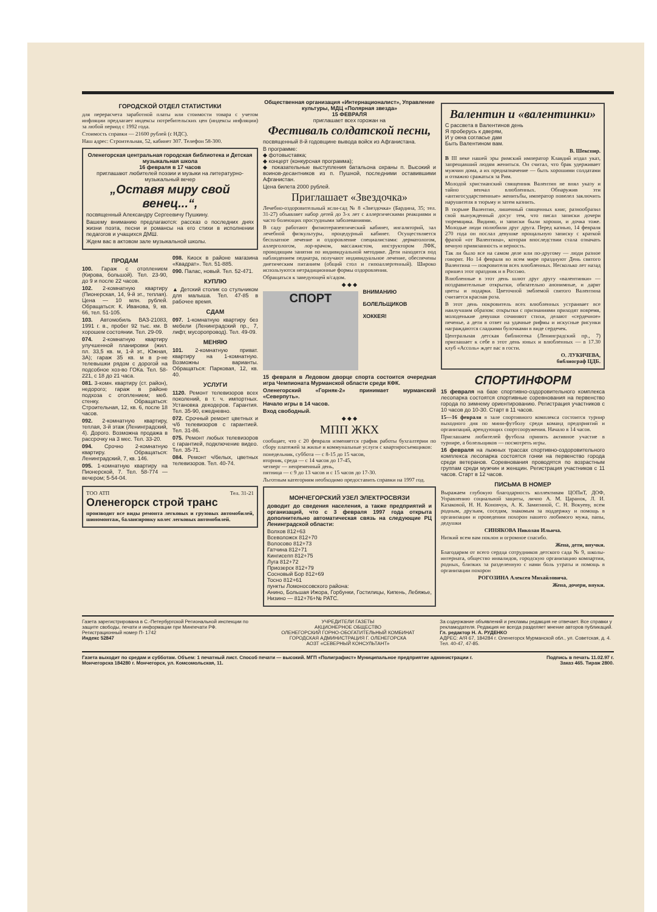ГОРОДСКОЙ ОТДЕЛ СТАТИСТИКИ
для перерасчета заработной платы или стоимости товара с учетом инфляции предлагает индексы потребительских цен (индексы инфляции) за любой период с 1992 года.
Стоимость справки — 21600 рублей (с НДС).
Наш адрес: Строительная, 52, кабинет 307. Телефон 58-300.
Оленегорская центральная городская библиотека и Детская музыкальная школа
16 февраля в 17 часов
приглашают любителей поэзии и музыки на литературно-музыкальный вечер
„Оставя миру свой венец...“,
посвященный Александру Сергеевичу Пушкину.
Вашему вниманию предлагаются: рассказ о последних днях жизни поэта, песни и романсы на его стихи в исполнении педагогов и учащихся ДМШ.
Ждем вас в актовом зале музыкальной школы.
ПРОДАМ
100. Гараж с отоплением (Кирова, большой). Тел. 23-90, до 9 и после 22 часов.
102. 2-комнатную квартиру (Пионерская, 14, 9-й эт., теплая). Цена — 10 млн. рублей. Обращаться: К. Иванова, 9, кв. 66, тел. 51-105.
103. Автомобиль ВАЗ-21083, 1991 г. в., пробег 92 тыс. км. В хорошем состоянии. Тел. 29-09.
074. 2-комнатную квартиру улучшенной планировки (жил. пл. 33,5 кв. м, 1-й эт., Южная, 3А); гараж 35 кв. м в р-не телевышки рядом с дорогой на подсобное хоз-во ГОКа. Тел. 58-221, с 18 до 21 часа.
081. 3-комн. квартиру (ст. район), недорого; гараж в районе подхоза с отоплением; меб. стенку. Обращаться: Строительная, 12, кв. 6, после 18 часов.
092. 2-комнатную квартиру, теплая, 3-й этаж (Ленинградский, 4). Дорого. Возможна продажа в рассрочку на 3 мес. Тел. 33-20.
094. Срочно 2-комнатную квартиру. Обращаться: Ленинградский, 7, кв. 146.
095. 1-комнатную квартиру на Пионерской, 7. Тел. 58-774 — вечером; 5-54-04.
098. Киоск в районе магазина «Квадрат». Тел. 51-885.
090. Палас, новый. Тел. 52-471.
КУПЛЮ
▲ Детский столик со стульчиком для малыша. Тел. 47-85 в рабочее время.
СДАМ
097. 1-комнатную квартиру без мебели (Ленинградский пр., 7, лифт, мусоропровод). Тел. 49-09.
МЕНЯЮ
101. 2-комнатную приват. квартиру на 1-комнатную. Возможны варианты. Обращаться: Парковая, 12, кв. 40.
УСЛУГИ
1120. Ремонт телевизоров всех поколений, в т. ч. импортных. Установка декодеров. Гарантия. Тел. 35-90, ежедневно.
072. Срочный ремонт цветных и ч/б телевизоров с гарантией. Тел. 31-86.
075. Ремонт любых телевизоров с гарантией, подключение видео. Тел. 35-71.
084. Ремонт ч/белых, цветных телевизоров. Тел. 40-74.
ТОО АТП Тел. 31-21
Оленегорск строй транс
производит все виды ремонта легковых и грузовых автомобилей, шиномонтаж, балансировку колес легковых автомобилей.
Общественная организация «Интернационалист», Управление культуры, МДЦ «Полярная звезда»
15 ФЕВРАЛЯ
приглашает всех горожан на
Фестиваль солдатской песни,
посвященный 8-й годовщине вывода войск из Афганистана.
В программе:
◆ фотовыставка;
◆ концерт (конкурсная программа);
◆ показательные выступления батальона охраны п. Высокий и воинов-десантников из п. Пушной, последними оставившими Афганистан.
Цена билета 2000 рублей.
Приглашает «Звездочка»
Лечебно-оздоровительный ясли-сад № 8 «Звездочка» (Бардина, 35; тел. 31-27) объявляет набор детей до 3-х лет с аллергическими реакциями и часто болеющих простудными заболеваниями.
В саду работают физиотерапевтический кабинет, ингаляторий, зал лечебной физкультуры, процедурный кабинет. Осуществляется бесплатное лечение и оздоровление специалистами: дерматологом, аллергологом, лор-врачом, массажистом, инструктором ЛФК, проводящим занятия по индивидуальной методике. Дети находятся под наблюдением педиатра, получают индивидуальное лечение, обеспечены диетическим питанием (общий стол и гипоаллергенный). Широко используются нетрадиционные формы оздоровления.
Обращаться к заведующей я/садом.
◆ ◆ ◆
СПОРТ
ВНИМАНИЮ
БОЛЕЛЬЩИКОВ
ХОККЕЯ!
15 февраля в Ледовом дворце спорта состоится очередная игра Чемпионата Мурманской области среди КФК.
Оленегорский «Горняк-2» принимает мурманский «Северпуть».
Начало игры в 14 часов.
Вход свободный.
◆ ◆ ◆
МПП ЖКХ
сообщает, что с 20 февраля изменяется график работы бухгалтерии по сбору платежей за жилье и коммунальные услуги с квартиросъемщиков:
понедельник, суббота — с 8-15 до 15 часов,
вторник, среда — с 14 часов до 17-45,
четверг — непременный день,
пятница — с 9 до 13 часов и с 15 часов до 17-30.
Льготным категориям необходимо предоставить справки на 1997 год.
МОНЧЕГОРСКИЙ УЗЕЛ ЭЛЕКТРОСВЯЗИ
доводит до сведения населения, а также предприятий и организаций, что с 3 февраля 1997 года открыта дополнительно автоматическая связь на следующие РЦ Ленинградской области:
Волхов 812+63
Всеволожск 812+70
Волосово 812+73
Гатчина 812+71
Кингисепп 812+75
Луга 812+72
Приозерск 812+79
Сосновый Бор 812+69
Тосно 812+61
пункты Ломоносовского района:
Анино, Большая Ижора, Горбунки, Гостилицы, Кипень, Лебяжье, Низино — 812+76+№ РАТС.
Валентин и «валентинки»
С рассвета в Валентинов день
Я проберусь к дверям,
И у окна согласье дам
Быть Валентином вам.
В. Шекспир.
В III веке нашей эры римский император Клавдий издал указ, запрещавший людям жениться. Он считал, что брак удерживает мужчин дома, а их предназначение — быть хорошими солдатами и отважно сражаться за Рим.
Молодой христианский священник Валентин не внял указу и тайно венчал влюбленных. Обнаружив эти «антигосударственные» женитьбы, император повелел заключить нарушителя в тюрьму и затем казнить.
В тюрьме Валентин, лишенный священных книг, разнообразил свой вынужденный досуг тем, что писал записки дочери тюремщика. Видимо, и записки были хороши, и дочка тоже. Молодые люди полюбили друг друга. Перед казнью, 14 февраля 270 года он послал девушке прощальную записку с краткой фразой «от Валентина», которая впоследствии стала означать вечную привязанность и верность.
Так ли было все на самом деле или по-другому — люди разное говорят. Но 14 февраля во всем мире празднуют День святого Валентина — покровителя всех влюбленных. Несколько лет назад пришел этот праздник и в Россию.
Влюбленные в этот день шлют друг другу «валентинки» — поздравительные открытки, обязательно анонимные, и дарят цветы и подарки. Цветочной эмблемой святого Валентина считается красная роза.
В этот день покровитель всех влюбленных устраивает все наилучшим образом: открытки с признаниями приходят вовремя, молоденькие девушки сочиняют стихи, делают «сердечное» печенье, а дети в ответ на удачные рифмы и искусные рисунки награждаются сладкими булочками в виде сердечек.
Центральная детская библиотека (Ленинградский пр., 7) приглашает к себе в этот день юных и влюбленных — в 17.30 клуб «Ассоль» ждет вас в гости.
О. ЛУКИЧЕВА,
библиограф ЦДБ.
СПОРТИНФОРМ
15 февраля на базе спортивно-оздоровительного комплекса лесопарка состоятся спортивные соревнования на первенство города по зимнему ориентированию. Регистрация участников с 10 часов до 10-30. Старт в 11 часов.
15—16 февраля в зале спортивного комплекса состоится турнир выходного дня по мини-футболу среди команд предприятий и организаций, арендующих спортсооружения. Начало в 14 часов.
Приглашаем любителей футбола принять активное участие в турнире, а болельщиков — посмотреть игры.
16 февраля на лыжных трассах спортивно-оздоровительного комплекса лесопарка состоятся гонки на первенство города среди ветеранов. Соревнования проводятся по возрастным группам среди мужчин и женщин. Регистрация участников с 11 часов. Старт в 12 часов.
ПИСЬМА В НОМЕР
Выражаем глубокую благодарность коллективам ЦОПиТ, ДОФ, Управлению социальной защиты, лично А. М. Царанок, Л. И. Казаковой, Н. Н. Коновчук, А. К. Замятиной, С. Н. Вокуеву, всем родным, друзьям, соседям, знакомым за поддержку и помощь в организации и проведении похорон нашего любимого мужа, папы, дедушки
СИНЯКОВА Николая Ильича.
Низкий всем вам поклон и огромное спасибо.
Жена, дети, внучки.
Благодарим от всего сердца сотрудников детского сада № 9, школы-интерната, общество инвалидов, городскую организацию компартии, родных, близких за разделенную с нами боль утраты и помощь в организации похорон
РОГОЗИНА Алексея Михайловича.
Жена, дочери, внуки.
Газета зарегистрирована в С.-Петербургской Региональной инспекции по защите свободы, печати и информации при Минпечати РФ. Регистрационный номер П- 1742
Индекс 52847
УЧРЕДИТЕЛИ ГАЗЕТЫ
АКЦИОНЕРНОЕ ОБЩЕСТВО
ОЛЕНЕГОРСКИЙ ГОРНО-ОБОГАТИТЕЛЬНЫЙ КОМБИНАТ
ГОРОДСКАЯ АДМИНИСТРАЦИЯ Г. ОЛЕНЕГОРСКА
АОЗТ «СЕВЕРНЫЙ КОНСУЛЬТАНТ»
За содержание объявлений и рекламы редакция не отвечает. Все справки у рекламодателя. Редакция не всегда разделяет мнение авторов публикаций.
Гл. редактор Н. А. РУДЕНКО
АДРЕС: А/Я 67, 184284 г. Оленегорск Мурманской обл., ул. Советская, д. 4. Тел. 40-47, 47-85.
Газета выходит по средам и субботам. Объем: 1 печатный лист. Способ печати — высокий. МГП «Полиграфист» Муниципальное предприятие администрации г. Мончегорска 184280 г. Мончегорск, ул. Комсомольская, 11.
Подпись в печать 11.02.97 г.
Заказ 465. Тираж 2800.